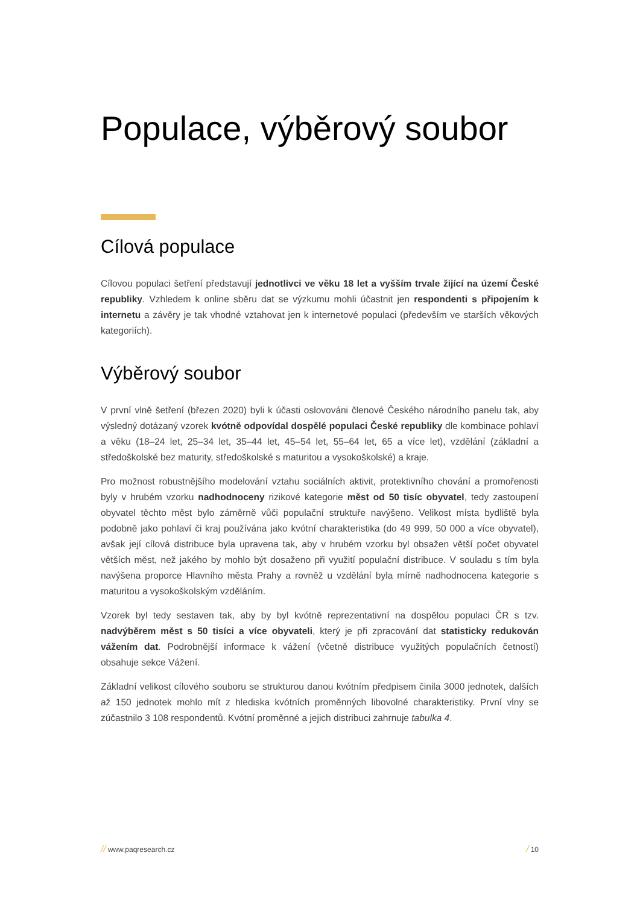Populace, výběrový soubor
Cílová populace
Cílovou populaci šetření představují jednotlivci ve věku 18 let a vyšším trvale žijící na území České republiky. Vzhledem k online sběru dat se výzkumu mohli účastnit jen respondenti s připojením k internetu a závěry je tak vhodné vztahovat jen k internetové populaci (především ve starších věkových kategoriích).
Výběrový soubor
V první vlně šetření (březen 2020) byli k účasti oslovováni členové Českého národního panelu tak, aby výsledný dotázaný vzorek kvótně odpovídal dospělé populaci České republiky dle kombinace pohlaví a věku (18–24 let, 25–34 let, 35–44 let, 45–54 let, 55–64 let, 65 a více let), vzdělání (základní a středoškolské bez maturity, středoškolské s maturitou a vysokoškolské) a kraje.
Pro možnost robustnějšího modelování vztahu sociálních aktivit, protektivního chování a promořenosti byly v hrubém vzorku nadhodnoceny rizikové kategorie měst od 50 tisíc obyvatel, tedy zastoupení obyvatel těchto měst bylo záměrně vůči populační struktuře navýšeno. Velikost místa bydliště byla podobně jako pohlaví či kraj používána jako kvótní charakteristika (do 49 999, 50 000 a více obyvatel), avšak její cílová distribuce byla upravena tak, aby v hrubém vzorku byl obsažen větší počet obyvatel větších měst, než jakého by mohlo být dosaženo při využití populační distribuce. V souladu s tím byla navýšena proporce Hlavního města Prahy a rovněž u vzdělání byla mírně nadhodnocena kategorie s maturitou a vysokoškolským vzděláním.
Vzorek byl tedy sestaven tak, aby by byl kvótně reprezentativní na dospělou populaci ČR s tzv. nadvýběrem měst s 50 tisíci a více obyvateli, který je při zpracování dat statisticky redukován vážením dat. Podrobnější informace k vážení (včetně distribuce využitých populačních četností) obsahuje sekce Vážení.
Základní velikost cílového souboru se strukturou danou kvótním předpisem činila 3000 jednotek, dalších až 150 jednotek mohlo mít z hlediska kvótních proměnných libovolné charakteristiky. První vlny se zúčastnilo 3 108 respondentů. Kvótní proměnné a jejich distribuci zahrnuje tabulka 4.
// www.paqresearch.cz / 10